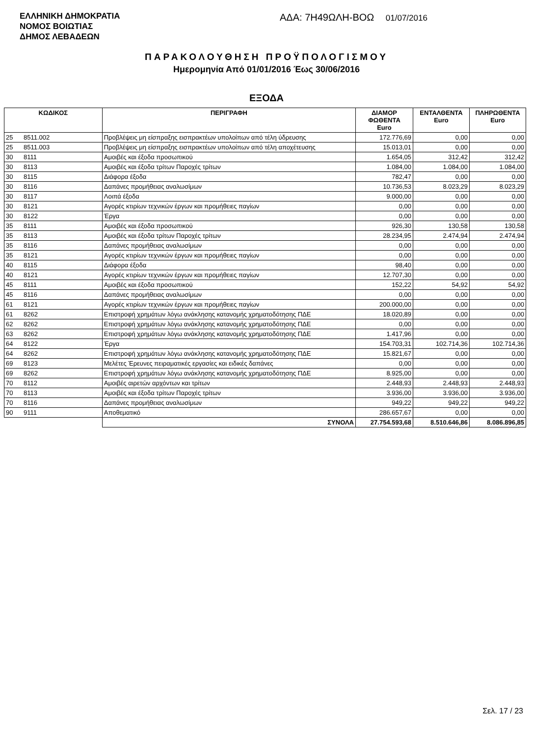ΕΛΛΗΝΙΚΗ ΔΗΜΟΚΡΑΤΙΑ
ΝΟΜΟΣ ΒΟΙΩΤΙΑΣ
ΔΗΜΟΣ ΛΕΒΑΔΕΩΝ
ΑΔΑ: 7Η49ΩΛΗ-ΒΟΩ 01/07/2016
ΠΑΡΑΚΟΛΟΥΘΗΣΗ ΠΡΟΫΠΟΛΟΓΙΣΜΟΥ
Ημερομηνία Από 01/01/2016 Έως 30/06/2016
ΕΞΟΔΑ
| ΚΩΔΙΚΟΣ | | ΠΕΡΙΓΡΑΦΗ | ΔΙΑΜΟΡ ΦΩΘΕΝΤΑ Euro | ΕΝΤΑΛΘΕΝΤΑ Euro | ΠΛΗΡΩΘΕΝΤΑ Euro |
| --- | --- | --- | --- | --- | --- |
| 25 | 8511.002 | Προβλέψεις μη είσπραξης εισπρακτέων υπολοίπων από τέλη ύδρευσης | 172.776,69 | 0,00 | 0,00 |
| 25 | 8511.003 | Προβλέψεις μη είσπραξης εισπρακτέων υπολοίπων από τέλη αποχέτευσης | 15.013,01 | 0,00 | 0,00 |
| 30 | 8111 | Αμοιβές και έξοδα προσωπικού | 1.654,05 | 312,42 | 312,42 |
| 30 | 8113 | Αμοιβές και έξοδα τρίτων Παροχές τρίτων | 1.084,00 | 1.084,00 | 1.084,00 |
| 30 | 8115 | Διάφορα έξοδα | 782,47 | 0,00 | 0,00 |
| 30 | 8116 | Δαπάνες προμήθειας αναλωσίμων | 10.736,53 | 8.023,29 | 8.023,29 |
| 30 | 8117 | Λοιπά έξοδα | 9.000,00 | 0,00 | 0,00 |
| 30 | 8121 | Αγορές κτιρίων τεχνικών έργων και προμήθειες παγίων | 0,00 | 0,00 | 0,00 |
| 30 | 8122 | Έργα | 0,00 | 0,00 | 0,00 |
| 35 | 8111 | Αμοιβές και έξοδα προσωπικού | 926,30 | 130,58 | 130,58 |
| 35 | 8113 | Αμοιβές και έξοδα τρίτων Παροχές τρίτων | 28.234,95 | 2.474,94 | 2.474,94 |
| 35 | 8116 | Δαπάνες προμήθειας αναλωσίμων | 0,00 | 0,00 | 0,00 |
| 35 | 8121 | Αγορές κτιρίων τεχνικών έργων και προμήθειες παγίων | 0,00 | 0,00 | 0,00 |
| 40 | 8115 | Διάφορα έξοδα | 98,40 | 0,00 | 0,00 |
| 40 | 8121 | Αγορές κτιρίων τεχνικών έργων και προμήθειες παγίων | 12.707,30 | 0,00 | 0,00 |
| 45 | 8111 | Αμοιβές και έξοδα προσωπικού | 152,22 | 54,92 | 54,92 |
| 45 | 8116 | Δαπάνες προμήθειας αναλωσίμων | 0,00 | 0,00 | 0,00 |
| 61 | 8121 | Αγορές κτιρίων τεχνικών έργων και προμήθειες παγίων | 200.000,00 | 0,00 | 0,00 |
| 61 | 8262 | Επιστροφή χρημάτων λόγω ανάκλησης κατανομής χρηματοδότησης ΠΔΕ | 18.020,89 | 0,00 | 0,00 |
| 62 | 8262 | Επιστροφή χρημάτων λόγω ανάκλησης κατανομής χρηματοδότησης ΠΔΕ | 0,00 | 0,00 | 0,00 |
| 63 | 8262 | Επιστροφή χρημάτων λόγω ανάκλησης κατανομής χρηματοδότησης ΠΔΕ | 1.417,96 | 0,00 | 0,00 |
| 64 | 8122 | Έργα | 154.703,31 | 102.714,36 | 102.714,36 |
| 64 | 8262 | Επιστροφή χρημάτων λόγω ανάκλησης κατανομής χρηματοδότησης ΠΔΕ | 15.821,67 | 0,00 | 0,00 |
| 69 | 8123 | Μελέτες Έρευνες πειραματικές εργασίες και ειδικές δαπάνες | 0,00 | 0,00 | 0,00 |
| 69 | 8262 | Επιστροφή χρημάτων λόγω ανάκλησης κατανομής χρηματοδότησης ΠΔΕ | 8.925,00 | 0,00 | 0,00 |
| 70 | 8112 | Αμοιβές αιρετών αρχόντων και τρίτων | 2.448,93 | 2.448,93 | 2.448,93 |
| 70 | 8113 | Αμοιβές και έξοδα τρίτων Παροχές τρίτων | 3.936,00 | 3.936,00 | 3.936,00 |
| 70 | 8116 | Δαπάνες προμήθειας αναλωσίμων | 949,22 | 949,22 | 949,22 |
| 90 | 9111 | Αποθεματικό | 286.657,67 | 0,00 | 0,00 |
| | | ΣΥΝΟΛΑ | 27.754.593,68 | 8.510.646,86 | 8.086.896,85 |
Σελ. 17 / 23